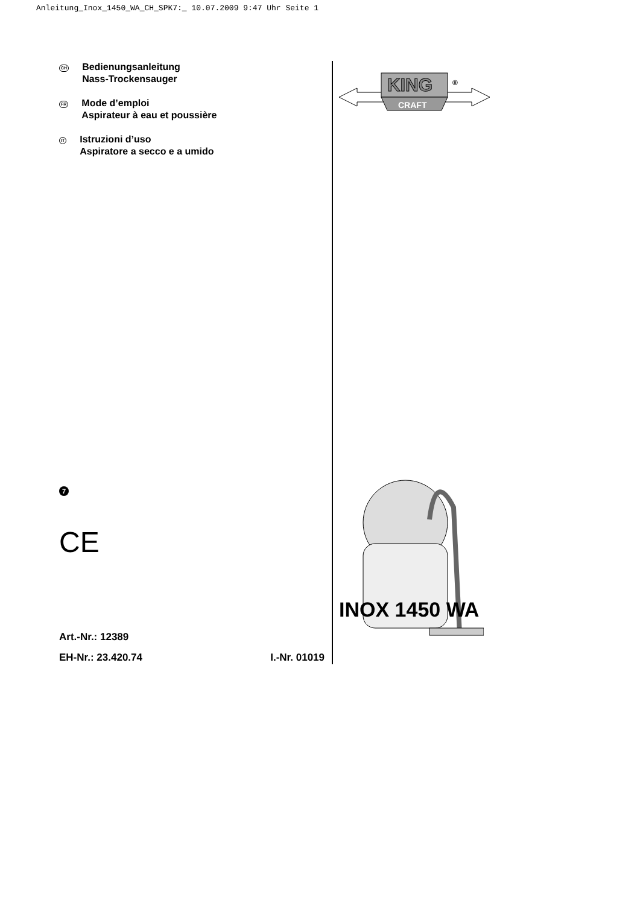Anleitung_Inox_1450_WA_CH_SPK7:_ 10.07.2009 9:47 Uhr Seite 1
CH
Bedienungsanleitung
Nass-Trockensauger
FR
Mode d’emploi
Aspirateur à eau et poussière
IT
Istruzioni d’uso
Aspiratore a secco e a umido
7
CE
Art.-Nr.: 12389
EH-Nr.: 23.420.74 I.-Nr. 01019
KING
®
CRAFT
INOX 1450 WA